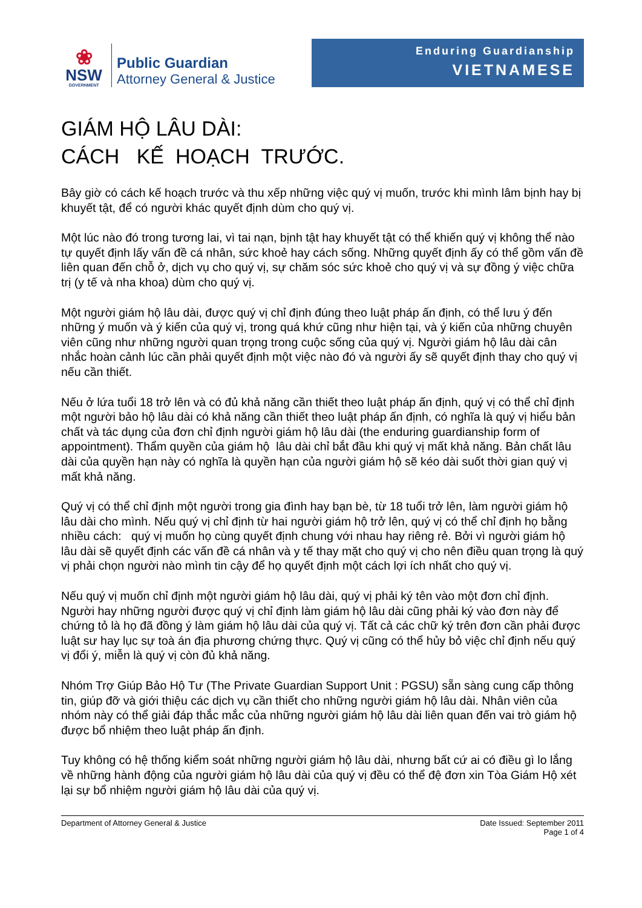❀
NSW
GOVERNMENT
Public Guardian
Attorney General & Justice
Enduring Guardianship
VIETNAMESE
GIÁM HỘ LÂU DÀI:
CÁCH KẾ HOẠCH TRƯỚC.
Bây giờ có cách kế hoạch trước và thu xếp những việc quý vị muốn, trước khi mình lâm bịnh hay bị khuyết tật, để có người khác quyết định dùm cho quý vị.
Một lúc nào đó trong tương lai, vì tai nạn, bịnh tật hay khuyết tật có thể khiến quý vị không thể nào tự quyết định lấy vấn đề cá nhân, sức khoẻ hay cách sống. Những quyết định ấy có thể gồm vấn đề liên quan đến chỗ ở, dịch vụ cho quý vị, sự chăm sóc sức khoẻ cho quý vị và sự đồng ý việc chữa trị (y tế và nha khoa) dùm cho quý vị.
Một người giám hộ lâu dài, được quý vị chỉ định đúng theo luật pháp ấn định, có thể lưu ý đến những ý muốn và ý kiến của quý vị, trong quá khứ cũng như hiện tại, và ý kiến của những chuyên viên cũng như những người quan trọng trong cuộc sống của quý vị. Người giám hộ lâu dài cân nhắc hoàn cảnh lúc cần phải quyết định một việc nào đó và người ấy sẽ quyết định thay cho quý vị nếu cần thiết.
Nếu ở lứa tuổi 18 trở lên và có đủ khả năng cần thiết theo luật pháp ấn định, quý vị có thể chỉ định một người bảo hộ lâu dài có khả năng cần thiết theo luật pháp ấn định, có nghĩa là quý vị hiểu bản chất và tác dụng của đơn chỉ định người giám hộ lâu dài (the enduring guardianship form of appointment). Thẩm quyền của giám hộ lâu dài chỉ bắt đầu khi quý vị mất khả năng. Bản chất lâu dài của quyền hạn này có nghĩa là quyền hạn của người giám hộ sẽ kéo dài suốt thời gian quý vị mất khả năng.
Quý vị có thể chỉ định một người trong gia đình hay bạn bè, từ 18 tuổi trở lên, làm người giám hộ lâu dài cho mình. Nếu quý vị chỉ định từ hai người giám hộ trở lên, quý vị có thể chỉ định họ bằng nhiều cách: quý vị muốn họ cùng quyết định chung với nhau hay riêng rẻ. Bởi vì người giám hộ lâu dài sẽ quyết định các vấn đề cá nhân và y tế thay mặt cho quý vị cho nên điều quan trọng là quý vị phải chọn người nào mình tin cậy để họ quyết định một cách lợi ích nhất cho quý vị.
Nếu quý vị muốn chỉ định một người giám hộ lâu dài, quý vị phải ký tên vào một đơn chỉ định. Người hay những người được quý vị chỉ định làm giám hộ lâu dài cũng phải ký vào đơn này để chứng tỏ là họ đã đồng ý làm giám hộ lâu dài của quý vị. Tất cả các chữ ký trên đơn cần phải được luật sư hay lục sự toà án địa phương chứng thực. Quý vị cũng có thể hủy bỏ việc chỉ định nếu quý vị đổi ý, miễn là quý vị còn đủ khả năng.
Nhóm Trợ Giúp Bảo Hộ Tư (The Private Guardian Support Unit : PGSU) sẵn sàng cung cấp thông tin, giúp đỡ và giới thiệu các dịch vụ cần thiết cho những người giám hộ lâu dài. Nhân viên của nhóm này có thể giải đáp thắc mắc của những người giám hộ lâu dài liên quan đến vai trò giám hộ được bổ nhiệm theo luật pháp ấn định.
Tuy không có hệ thống kiểm soát những người giám hộ lâu dài, nhưng bất cứ ai có điều gì lo lắng về những hành động của người giám hộ lâu dài của quý vị đều có thể đệ đơn xin Tòa Giám Hộ xét lại sự bổ nhiệm người giám hộ lâu dài của quý vị.
Department of Attorney General & Justice
Date Issued: September 2011
Page 1 of 4